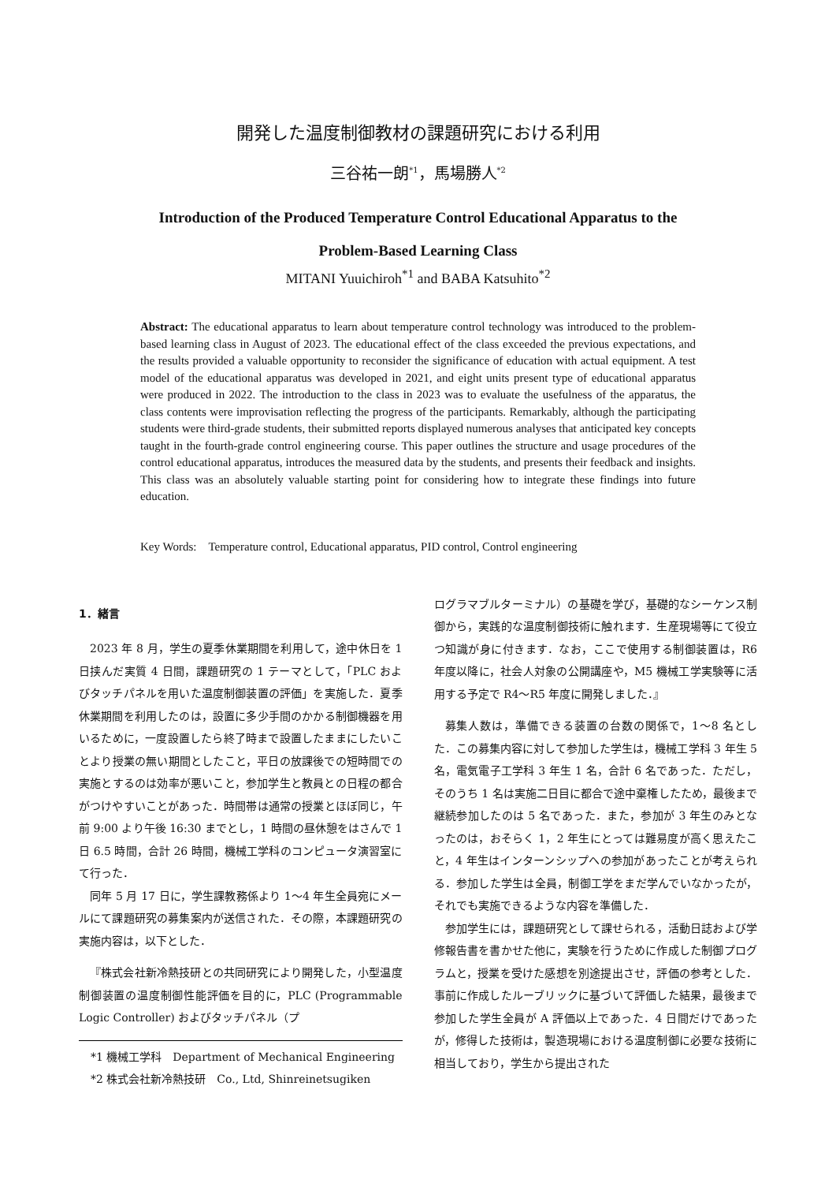開発した温度制御教材の課題研究における利用
三谷祐一朗<sup>*1</sup>，馬場勝人<sup>*2</sup>
Introduction of the Produced Temperature Control Educational Apparatus to the
Problem-Based Learning Class
MITANI Yuuichiroh<sup>*1</sup> and BABA Katsuhito<sup>*2</sup>
Abstract: The educational apparatus to learn about temperature control technology was introduced to the problem-based learning class in August of 2023. The educational effect of the class exceeded the previous expectations, and the results provided a valuable opportunity to reconsider the significance of education with actual equipment. A test model of the educational apparatus was developed in 2021, and eight units present type of educational apparatus were produced in 2022. The introduction to the class in 2023 was to evaluate the usefulness of the apparatus, the class contents were improvisation reflecting the progress of the participants. Remarkably, although the participating students were third-grade students, their submitted reports displayed numerous analyses that anticipated key concepts taught in the fourth-grade control engineering course. This paper outlines the structure and usage procedures of the control educational apparatus, introduces the measured data by the students, and presents their feedback and insights. This class was an absolutely valuable starting point for considering how to integrate these findings into future education.
Key Words:　Temperature control, Educational apparatus, PID control, Control engineering
1．緒言
2023 年 8 月，学生の夏季休業期間を利用して，途中休日を 1 日挟んだ実質 4 日間，課題研究の 1 テーマとして，「PLC およびタッチパネルを用いた温度制御装置の評価」を実施した．夏季休業期間を利用したのは，設置に多少手間のかかる制御機器を用いるために，一度設置したら終了時まで設置したままにしたいことより授業の無い期間としたこと，平日の放課後での短時間での実施とするのは効率が悪いこと，参加学生と教員との日程の都合がつけやすいことがあった．時間帯は通常の授業とほぼ同じ，午前 9:00 より午後 16:30 までとし，1 時間の昼休憩をはさんで 1 日 6.5 時間，合計 26 時間，機械工学科のコンピュータ演習室にて行った．
同年 5 月 17 日に，学生課教務係より 1〜4 年生全員宛にメールにて課題研究の募集案内が送信された．その際，本課題研究の実施内容は，以下とした．
『株式会社新冷熱技研との共同研究により開発した，小型温度制御装置の温度制御性能評価を目的に，PLC (Programmable Logic Controller) およびタッチパネル（プ
*1 機械工学科　Department of Mechanical Engineering
*2 株式会社新冷熱技研　Co., Ltd, Shinreinetsugiken
ログラマブルターミナル）の基礎を学び，基礎的なシーケンス制御から，実践的な温度制御技術に触れます．生産現場等にて役立つ知識が身に付きます．なお，ここで使用する制御装置は，R6 年度以降に，社会人対象の公開講座や，M5 機械工学実験等に活用する予定で R4〜R5 年度に開発しました．』
募集人数は，準備できる装置の台数の関係で，1〜8 名とした．この募集内容に対して参加した学生は，機械工学科 3 年生 5 名，電気電子工学科 3 年生 1 名，合計 6 名であった．ただし，そのうち 1 名は実施二日目に都合で途中棄権したため，最後まで継続参加したのは 5 名であった．また，参加が 3 年生のみとなったのは，おそらく 1，2 年生にとっては難易度が高く思えたこと，4 年生はインターンシップへの参加があったことが考えられる．参加した学生は全員，制御工学をまだ学んでいなかったが，それでも実施できるような内容を準備した．
参加学生には，課題研究として課せられる，活動日誌および学修報告書を書かせた他に，実験を行うために作成した制御プログラムと，授業を受けた感想を別途提出させ，評価の参考とした．事前に作成したルーブリックに基づいて評価した結果，最後まで参加した学生全員が A 評価以上であった．4 日間だけであったが，修得した技術は，製造現場における温度制御に必要な技術に相当しており，学生から提出された